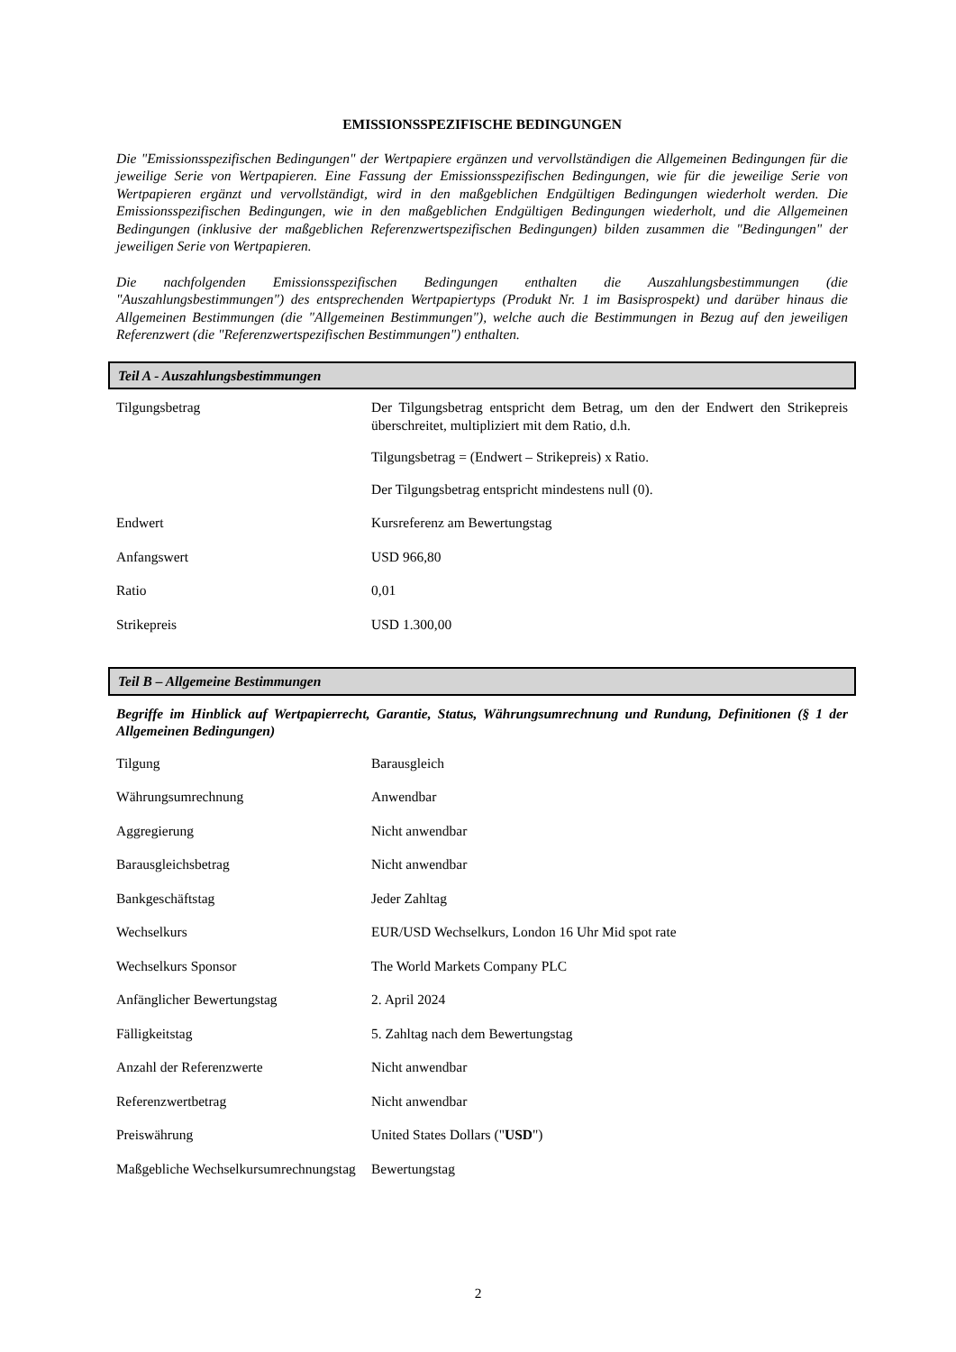EMISSIONSSPEZIFISCHE BEDINGUNGEN
Die "Emissionsspezifischen Bedingungen" der Wertpapiere ergänzen und vervollständigen die Allgemeinen Bedingungen für die jeweilige Serie von Wertpapieren. Eine Fassung der Emissionsspezifischen Bedingungen, wie für die jeweilige Serie von Wertpapieren ergänzt und vervollständigt, wird in den maßgeblichen Endgültigen Bedingungen wiederholt werden. Die Emissionsspezifischen Bedingungen, wie in den maßgeblichen Endgültigen Bedingungen wiederholt, und die Allgemeinen Bedingungen (inklusive der maßgeblichen Referenzwertspezifischen Bedingungen) bilden zusammen die "Bedingungen" der jeweiligen Serie von Wertpapieren.
Die nachfolgenden Emissionsspezifischen Bedingungen enthalten die Auszahlungsbestimmungen (die "Auszahlungsbestimmungen") des entsprechenden Wertpapiertyps (Produkt Nr. 1 im Basisprospekt) und darüber hinaus die Allgemeinen Bestimmungen (die "Allgemeinen Bestimmungen"), welche auch die Bestimmungen in Bezug auf den jeweiligen Referenzwert (die "Referenzwertspezifischen Bestimmungen") enthalten.
Teil A - Auszahlungsbestimmungen
| Tilgungsbetrag | Der Tilgungsbetrag entspricht dem Betrag, um den der Endwert den Strikepreis überschreitet, multipliziert mit dem Ratio, d.h. Tilgungsbetrag = (Endwert – Strikepreis) x Ratio. Der Tilgungsbetrag entspricht mindestens null (0). |
| Endwert | Kursreferenz am Bewertungstag |
| Anfangswert | USD 966,80 |
| Ratio | 0,01 |
| Strikepreis | USD 1.300,00 |
Teil B – Allgemeine Bestimmungen
Begriffe im Hinblick auf Wertpapierrecht, Garantie, Status, Währungsumrechnung und Rundung, Definitionen (§ 1 der Allgemeinen Bedingungen)
| Tilgung | Barausgleich |
| Währungsumrechnung | Anwendbar |
| Aggregierung | Nicht anwendbar |
| Barausgleichsbetrag | Nicht anwendbar |
| Bankgeschäftstag | Jeder Zahltag |
| Wechselkurs | EUR/USD Wechselkurs, London 16 Uhr Mid spot rate |
| Wechselkurs Sponsor | The World Markets Company PLC |
| Anfänglicher Bewertungstag | 2. April 2024 |
| Fälligkeitstag | 5. Zahltag nach dem Bewertungstag |
| Anzahl der Referenzwerte | Nicht anwendbar |
| Referenzwertbetrag | Nicht anwendbar |
| Preiswährung | United States Dollars (" USD ") |
| Maßgebliche Wechselkursumrechnungstag | Bewertungstag |
2